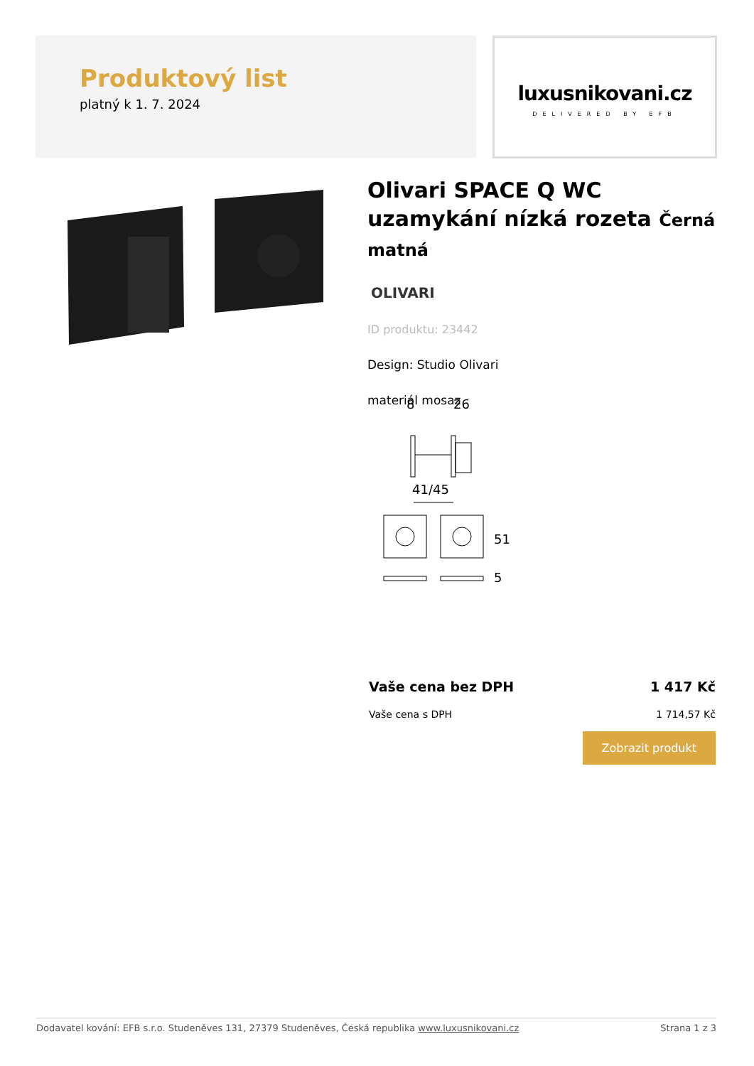Produktový list
platný k 1. 7. 2024
luxusnikovani.cz
DELIVERED BY EFB
Olivari SPACE Q WC uzamykání nízká rozeta Černá matná
OLIVARI
ID produktu: 23442
Design: Studio Olivari
materiál mosaz
8
26
41/45
51
5
Vaše cena bez DPH 1 417 Kč
Vaše cena s DPH 1 714,57 Kč
Zobrazit produkt
Dodavatel kování: EFB s.r.o. Studeněves 131, 27379 Studeněves, Česká republika www.luxusnikovani.cz Strana 1 z 3